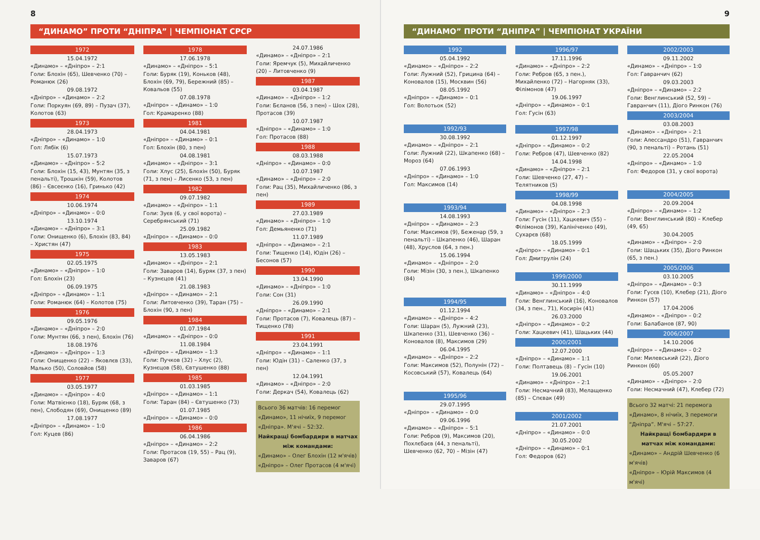8
“ДИНАМО” ПРОТИ “ДНІПРА” | ЧЕМПІОНАТ СРСР
1972
15.04.1972
«Динамо» – «Дніпро» – 2:1
Голи: Блохін (65), Шевченко (70) – Романюк (26)
09.08.1972
«Дніпро» – «Динамо» – 2:2
Голи: Поркуян (69, 89) – Пузач (37), Колотов (63)
1973
28.04.1973
«Дніпро» – «Динамо» – 1:0
Гол: Лябік (6)
15.07.1973
«Динамо» – «Дніпро» – 5:2
Голи: Блохін (15, 43), Мунтян (35, з пенальті), Трошкін (59), Колотов (86) – Євсеєнко (16), Гринько (42)
1974
10.06.1974
«Дніпро» – «Динамо» – 0:0
13.10.1974
«Динамо» – «Дніпро» – 3:1
Голи: Онищенко (6), Блохін (83, 84) – Христян (47)
1975
02.05.1975
«Динамо» – «Дніпро» – 1:0
Гол: Блохін (23)
06.09.1975
«Дніпро» – «Динамо» – 1:1
Голи: Романюк (64) – Колотов (75)
1976
09.05.1976
«Динамо» – «Дніпро» – 2:0
Голи: Мунтян (66, з пен), Блохін (76)
18.08.1976
«Динамо» – «Дніпро» – 1:3
Голи: Онищенко (22) – Яковлєв (33), Малько (50), Соловйов (58)
1977
03.05.1977
«Динамо» – «Дніпро» – 4:0
Голи: Матвієнко (18), Буряк (68, з пен), Слободян (69), Онищенко (89)
17.08.1977
«Дніпро» – «Динамо» – 1:0
Гол: Куцев (86)
1978
17.06.1978
«Динамо» – «Дніпро» – 5:1
Голи: Буряк (19), Коньков (48), Блохін (69, 79), Бережний (85) – Ковальов (55)
07.08.1978
«Дніпро» – «Динамо» – 1:0
Гол: Крамаренко (88)
1981
04.04.1981
«Дніпро» – «Динамо» – 0:1
Гол: Блохін (80, з пен)
04.08.1981
«Динамо» – «Дніпро» – 3:1
Голи: Хлус (25), Блохін (50), Буряк (71, з пен) – Лисенко (53, з пен)
1982
09.07.1982
«Динамо» – «Дніпро» – 1:1
Голи: Зуєв (6, у свої ворота) – Серебрянський (71)
25.09.1982
«Дніпро» – «Динамо» – 0:0
1983
13.05.1983
«Динамо» – «Дніпро» – 2:1
Голи: Заваров (14), Буряк (37, з пен) – Кузнєцов (41)
21.08.1983
«Дніпро» – «Динамо» – 2:1
Голи: Литовченко (39), Таран (75) – Блохін (90, з пен)
1984
01.07.1984
«Динамо» – «Дніпро» – 0:0
11.08.1984
«Дніпро» – «Динамо» – 1:3
Голи: Пучков (32) – Хлус (2), Кузнєцов (58), Євтушенко (88)
1985
01.03.1985
«Дніпро» – «Динамо» – 1:1
Голи: Таран (84) – Євтушенко (73)
01.07.1985
«Дніпро» – «Динамо» – 0:0
1986
06.04.1986
«Дніпро» – «Динамо» – 2:2
Голи: Протасов (19, 55) – Рац (9), Заваров (67)
24.07.1986
«Динамо» – «Дніпро» – 2:1
Голи: Яремчук (5), Михайличенко (20) – Литовченко (9)
1987
03.04.1987
«Динамо» – «Дніпро» – 1:2
Голи: Бєланов (56, з пен) – Шох (28), Протасов (39)
10.07.1987
«Дніпро» – «Динамо» – 1:0
Гол: Протасов (88)
1988
08.03.1988
«Дніпро» – «Динамо» – 0:0
10.07.1987
«Динамо» – «Дніпро» – 2:0
Голи: Рац (35), Михайличенко (86, з пен)
1989
27.03.1989
«Динамо» – «Дніпро» – 1:0
Гол: Демьяненко (71)
11.07.1989
«Дніпро» – «Динамо» – 2:1
Голи: Тищенко (14), Юдін (26) – Бесонов (57)
1990
13.04.1990
«Динамо» – «Дніпро» – 1:0
Голи: Сон (31)
26.09.1990
«Дніпро» – «Динамо» – 2:1
Голи: Протасов (7), Ковалець (87) – Тищенко (78)
1991
23.04.1991
«Дніпро» – «Динамо» – 1:1
Голи: Юдін (31) – Саленко (37, з пен)
12.04.1991
«Динамо» – «Дніпро» – 2:0
Голи: Деркач (54), Ковалець (62)
Всього 36 матчів: 16 перемог «Динамо», 11 нічиїх, 9 перемог «Дніпра». М'ячі – 52:32.
Найкращі бомбардири в матчах між командами:
«Динамо» – Олег Блохін (12 м'ячів)
«Дніпро» – Олег Протасов (4 м'ячі)
9
“ДИНАМО” ПРОТИ “ДНІПРА” | ЧЕМПІОНАТ УКРАЇНИ
1992
05.04.1992
«Динамо» – «Дніпро» – 2:2
Голи: Лужний (52), Грицина (64) – Коновалов (15), Москвин (56)
08.05.1992
«Дніпро» – «Динамо» – 0:1
Гол: Волотьок (52)
1992/93
30.08.1992
«Динамо» – «Дніпро» – 2:1
Голи: Лужний (22), Шкапенко (68) – Мороз (64)
07.06.1993
«Дніпро» – «Динамо» – 1:0
Гол: Максимов (14)
1993/94
14.08.1993
«Дніпро» – «Динамо» – 2:3
Голи: Максимов (9), Беженар (59, з пенальті) – Шкапенко (46), Шаран (48), Хруслов (64, з пен.)
15.06.1994
«Динамо» – «Дніпро» – 2:0
Голи: Мізін (30, з пен.), Шкапенко (84)
1994/95
01.12.1994
«Динамо» – «Дніпро» – 4:2
Голи: Шаран (5), Лужний (23), Шкапенко (31), Шевченко (36) – Коновалов (8), Максимов (29)
06.04.1995
«Динамо» – «Дніпро» – 2:2
Голи: Максимов (52), Полунін (72) – Косовський (57), Ковалець (64)
1995/96
29.07.1995
«Дніпро» – «Динамо» – 0:0
09.06.1996
«Динамо» – «Дніпро» – 5:1
Голи: Ребров (9), Максимов (20), Похлєбаєв (44, з пенальті), Шевченко (62, 70) – Мізін (47)
1996/97
17.11.1996
«Динамо» – «Дніпро» – 2:2
Голи: Ребров (65, з пен.), Михайленко (72) – Нагорняк (33), Філімонов (47)
19.06.1997
«Дніпро» – «Динамо» – 0:1
Гол: Гусін (63)
1997/98
01.12.1997
«Дніпро» – «Динамо» – 0:2
Голи: Ребров (47), Шевченко (82)
14.04.1998
«Динамо» – «Дніпро» – 2:1
Голи: Шевченко (27, 47) – Телятников (5)
1998/99
04.08.1998
«Динамо» – «Дніпро» – 2:3
Голи: Гусін (11), Хацкевич (55) – Філімонов (39), Калініченко (49), Сухарєв (68)
18.05.1999
«Дніпро» – «Динамо» – 0:1
Гол: Дмитрулін (24)
1999/2000
30.11.1999
«Динамо» – «Дніпро» – 4:0
Голи: Венглинський (16), Коновалов (34, з пен., 71), Косирін (41)
26.03.2000
«Дніпро» – «Динамо» – 0:2
Голи: Хацкевич (41), Шацьких (44)
2000/2001
12.07.2000
«Дніпро» – «Динамо» – 1:1
Голи: Полтавець (8) – Гусін (10)
19.06.2001
«Динамо» – «Дніпро» – 2:1
Голи: Несмачний (83), Мелащенко (85) – Спєвак (49)
2001/2002
21.07.2001
«Дніпро» – «Динамо» – 0:0
30.05.2002
«Дніпро» – «Динамо» – 0:1
Гол: Федоров (62)
2002/2003
09.11.2002
«Динамо» – «Дніпро» – 1:0
Гол: Гавранчич (62)
09.03.2003
«Дніпро» – «Динамо» – 2:2
Голи: Венглинський (52, 59) – Гавранчич (11), Діого Ринкон (76)
2003/2004
03.08.2003
«Динамо» – «Дніпро» – 2:1
Голи: Алессандро (51), Гавранчич (90, з пенальті) – Ротань (51)
22.05.2004
«Дніпро» – «Динамо» – 1:0
Гол: Федоров (31, у свої ворота)
2004/2005
20.09.2004
«Дніпро» – «Динамо» – 1:2
Голи: Венглинський (80) – Клебер (49, 65)
30.04.2005
«Динамо» – «Дніпро» – 2:0
Голи: Шацьких (35), Діого Ринкон (65, з пен.)
2005/2006
03.10.2005
«Дніпро» – «Динамо» – 0:3
Голи: Гусєв (10), Клебер (21), Діого Ринкон (57)
17.04.2006
«Динамо» – «Дніпро» – 0:2
Голи: Балабанов (87, 90)
2006/2007
14.10.2006
«Дніпро» – «Динамо» – 0:2
Голи: Милевський (22), Діого Ринкон (60)
05.05.2007
«Динамо» – «Дніпро» – 2:0
Голи: Несмачний (47), Клебер (72)
Всього 32 матчі: 21 перемога «Динамо», 8 нічиїх, 3 перемоги “Дніпра”. М'ячі – 57:27.
Найкращі бомбардири в матчах між командами:
«Динамо» – Андрій Шевченко (6 м'ячів)
«Дніпро» – Юрій Максимов (4 м'ячі)